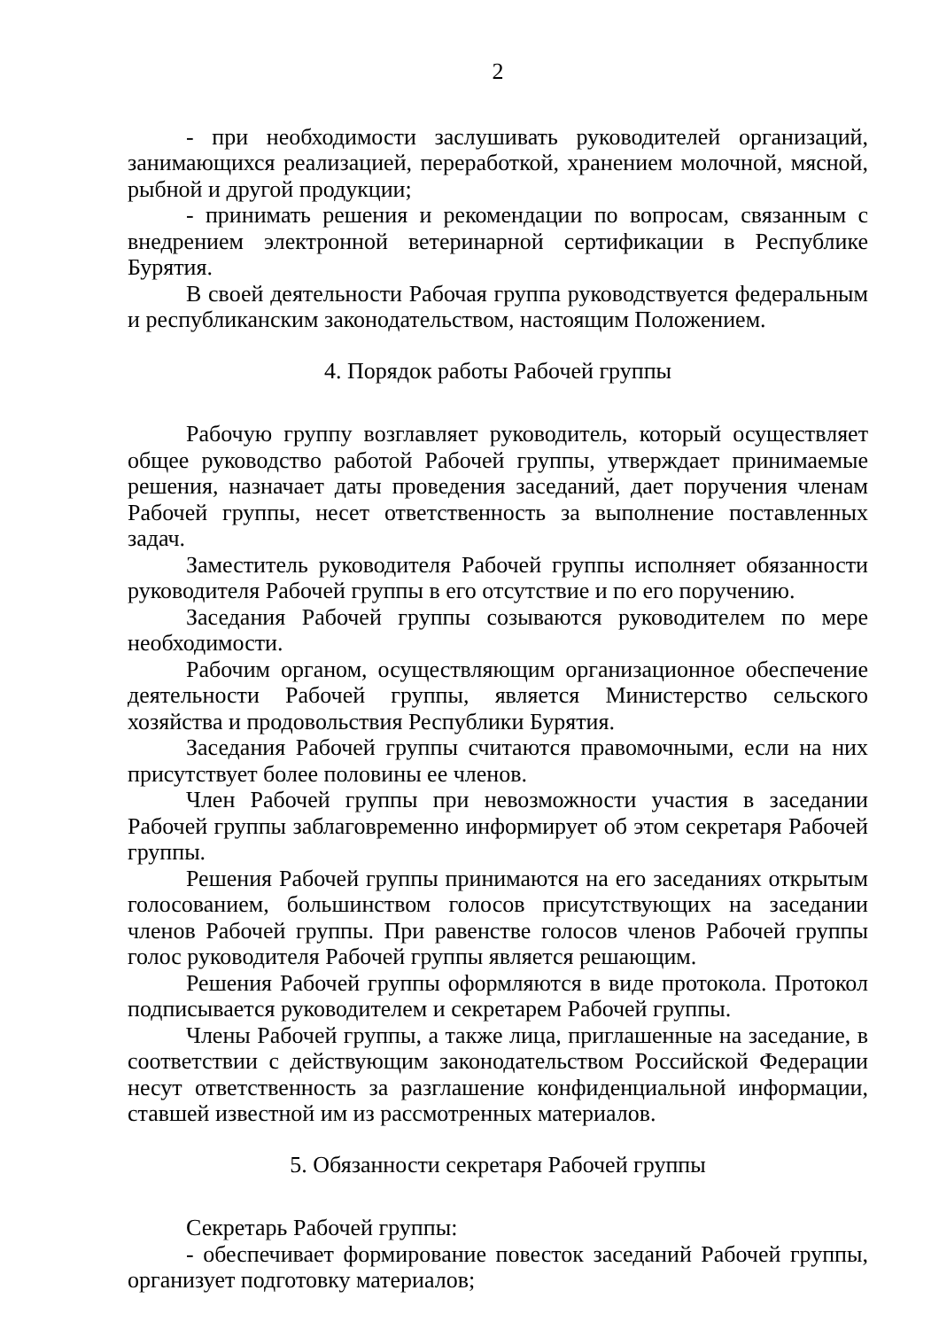2
- при необходимости заслушивать руководителей организаций, занимающихся реализацией, переработкой, хранением молочной, мясной, рыбной и другой продукции;
- принимать решения и рекомендации по вопросам, связанным с внедрением электронной ветеринарной сертификации в Республике Бурятия.
В своей деятельности Рабочая группа руководствуется федеральным и республиканским законодательством, настоящим Положением.
4. Порядок работы Рабочей группы
Рабочую группу возглавляет руководитель, который осуществляет общее руководство работой Рабочей группы, утверждает принимаемые решения, назначает даты проведения заседаний, дает поручения членам Рабочей группы, несет ответственность за выполнение поставленных задач.
Заместитель руководителя Рабочей группы исполняет обязанности руководителя Рабочей группы в его отсутствие и по его поручению.
Заседания Рабочей группы созываются руководителем по мере необходимости.
Рабочим органом, осуществляющим организационное обеспечение деятельности Рабочей группы, является Министерство сельского хозяйства и продовольствия Республики Бурятия.
Заседания Рабочей группы считаются правомочными, если на них присутствует более половины ее членов.
Член Рабочей группы при невозможности участия в заседании Рабочей группы заблаговременно информирует об этом секретаря Рабочей группы.
Решения Рабочей группы принимаются на его заседаниях открытым голосованием, большинством голосов присутствующих на заседании членов Рабочей группы. При равенстве голосов членов Рабочей группы голос руководителя Рабочей группы является решающим.
Решения Рабочей группы оформляются в виде протокола. Протокол подписывается руководителем и секретарем Рабочей группы.
Члены Рабочей группы, а также лица, приглашенные на заседание, в соответствии с действующим законодательством Российской Федерации несут ответственность за разглашение конфиденциальной информации, ставшей известной им из рассмотренных материалов.
5. Обязанности секретаря Рабочей группы
Секретарь Рабочей группы:
- обеспечивает формирование повесток заседаний Рабочей группы, организует подготовку материалов;